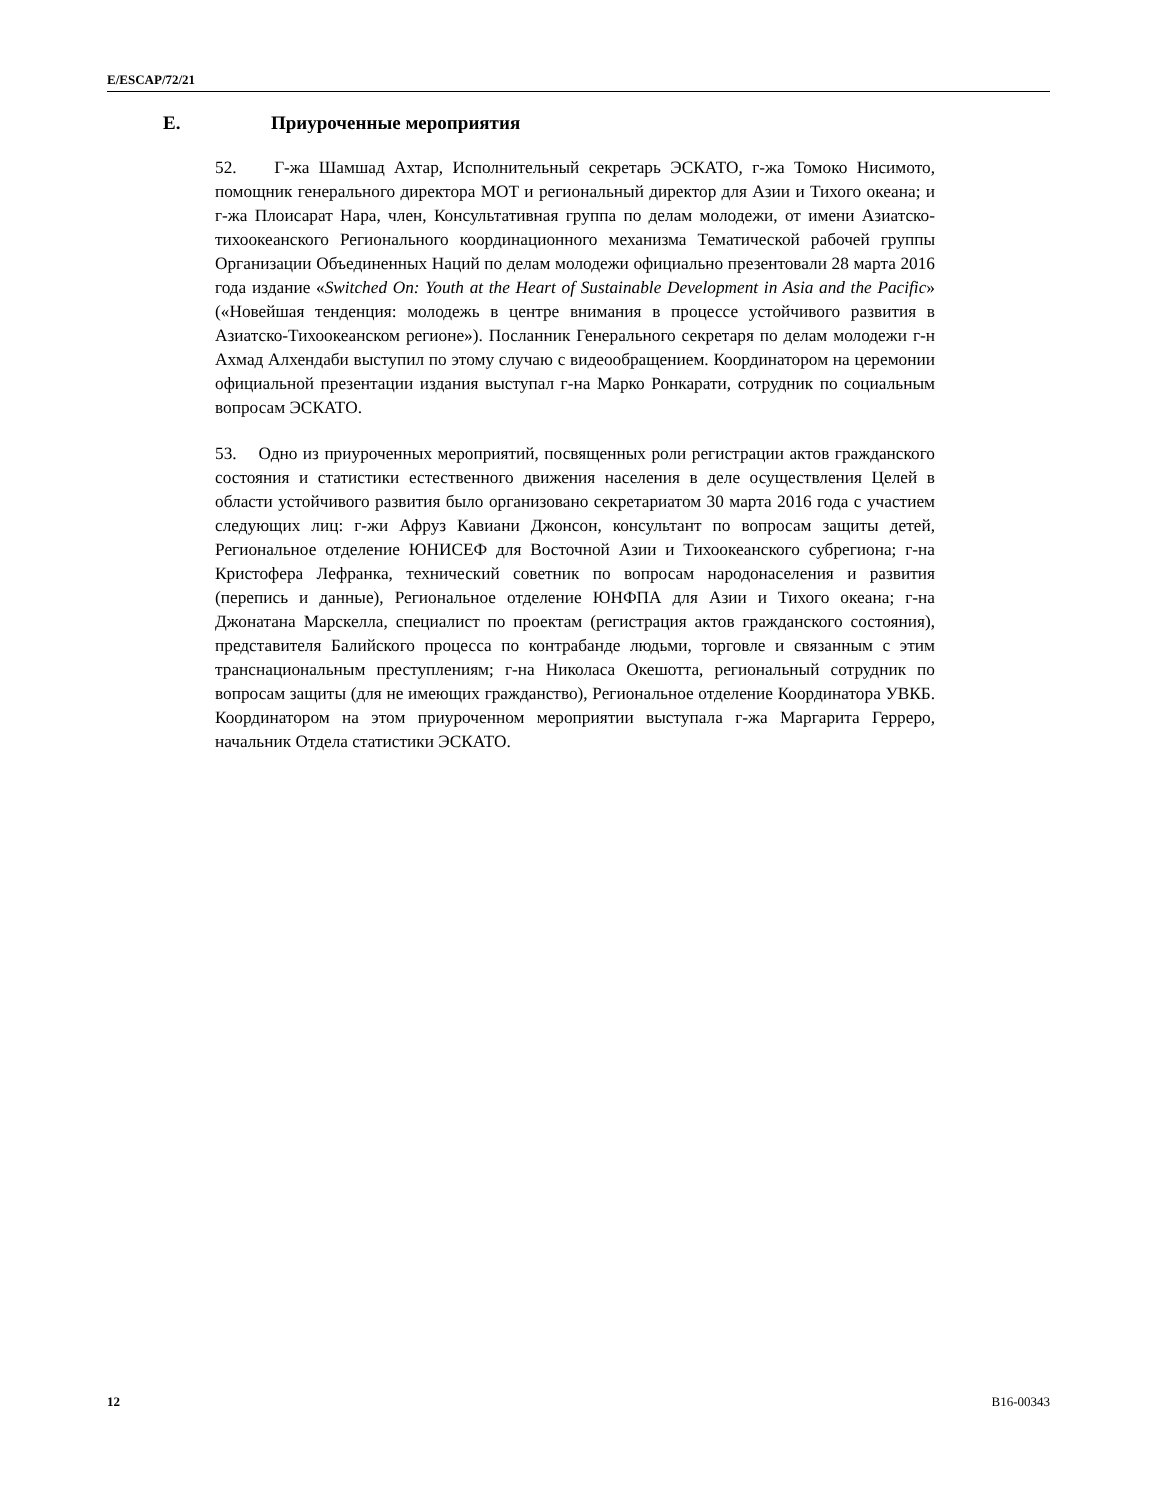E/ESCAP/72/21
E. Приуроченные мероприятия
52. Г-жа Шамшад Ахтар, Исполнительный секретарь ЭСКАТО, г-жа Томоко Нисимото, помощник генерального директора МОТ и региональный директор для Азии и Тихого океана; и г-жа Плоисарат Нара, член, Консультативная группа по делам молодежи, от имени Азиатско-тихоокеанского Регионального координационного механизма Тематической рабочей группы Организации Объединенных Наций по делам молодежи официально презентовали 28 марта 2016 года издание «Switched On: Youth at the Heart of Sustainable Development in Asia and the Pacific» («Новейшая тенденция: молодежь в центре внимания в процессе устойчивого развития в Азиатско-Тихоокеанском регионе»). Посланник Генерального секретаря по делам молодежи г-н Ахмад Алхендаби выступил по этому случаю с видеообращением. Координатором на церемонии официальной презентации издания выступал г-на Марко Ронкарати, сотрудник по социальным вопросам ЭСКАТО.
53. Одно из приуроченных мероприятий, посвященных роли регистрации актов гражданского состояния и статистики естественного движения населения в деле осуществления Целей в области устойчивого развития было организовано секретариатом 30 марта 2016 года с участием следующих лиц: г-жи Афруз Кавиани Джонсон, консультант по вопросам защиты детей, Региональное отделение ЮНИСЕФ для Восточной Азии и Тихоокеанского субрегиона; г-на Кристофера Лефранка, технический советник по вопросам народонаселения и развития (перепись и данные), Региональное отделение ЮНФПА для Азии и Тихого океана; г-на Джонатана Марскелла, специалист по проектам (регистрация актов гражданского состояния), представителя Балийского процесса по контрабанде людьми, торговле и связанным с этим транснациональным преступлениям; г-на Николаса Окешотта, региональный сотрудник по вопросам защиты (для не имеющих гражданство), Региональное отделение Координатора УВКБ. Координатором на этом приуроченном мероприятии выступала г-жа Маргарита Герреро, начальник Отдела статистики ЭСКАТО.
12 B16-00343